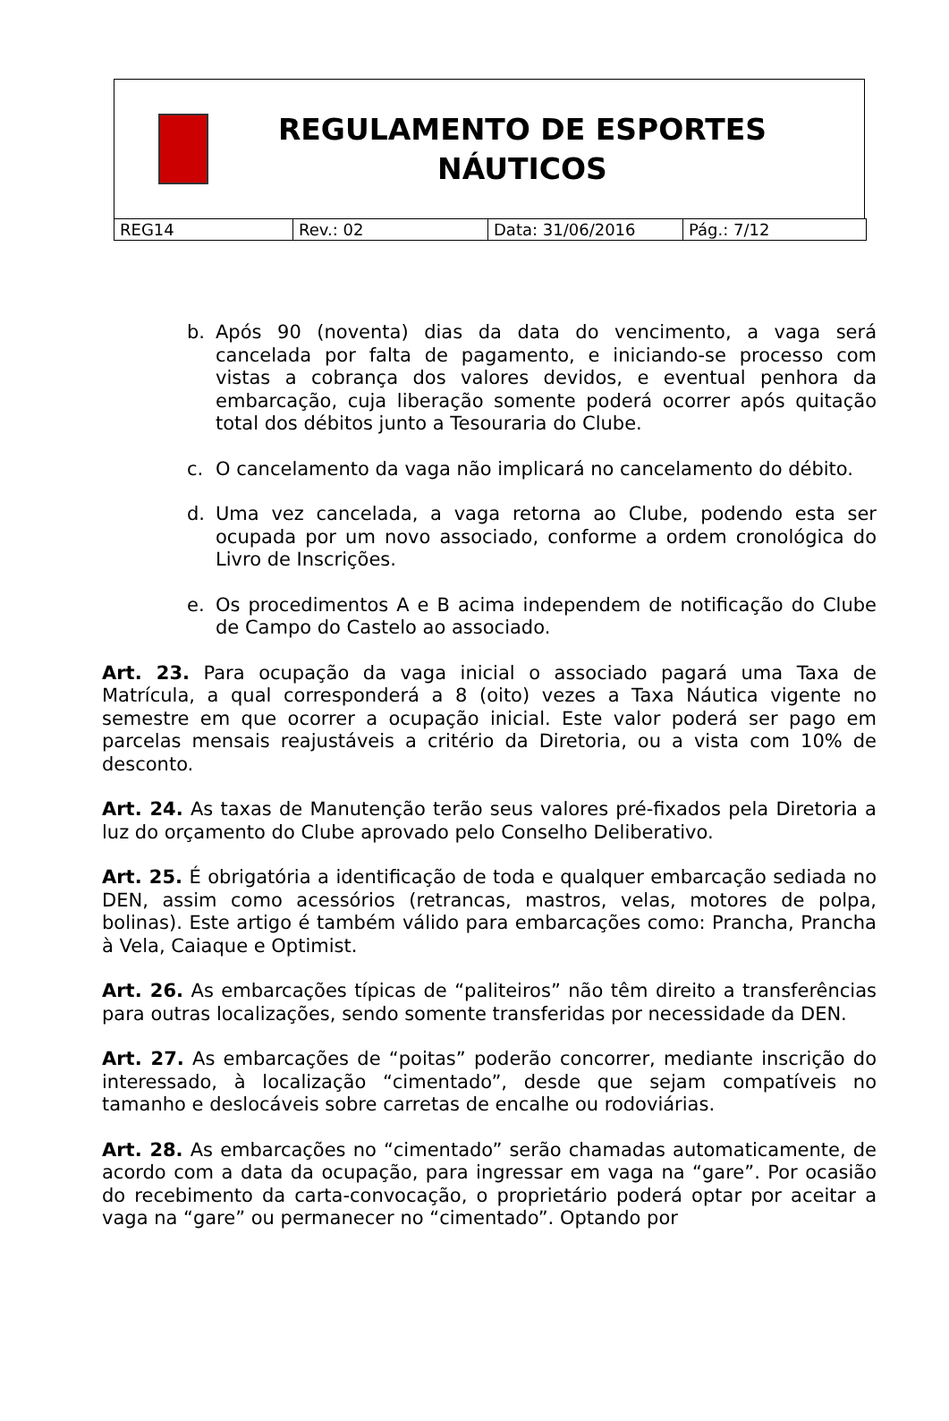REGULAMENTO DE ESPORTES
NÁUTICOS
| REG14 | Rev.: 02 | Data: 31/06/2016 | Pág.: 7/12 |
b. Após 90 (noventa) dias da data do vencimento, a vaga será cancelada por falta de pagamento, e iniciando-se processo com vistas a cobrança dos valores devidos, e eventual penhora da embarcação, cuja liberação somente poderá ocorrer após quitação total dos débitos junto a Tesouraria do Clube.
c. O cancelamento da vaga não implicará no cancelamento do débito.
d. Uma vez cancelada, a vaga retorna ao Clube, podendo esta ser ocupada por um novo associado, conforme a ordem cronológica do Livro de Inscrições.
e. Os procedimentos A e B acima independem de notificação do Clube de Campo do Castelo ao associado.
Art. 23. Para ocupação da vaga inicial o associado pagará uma Taxa de Matrícula, a qual corresponderá a 8 (oito) vezes a Taxa Náutica vigente no semestre em que ocorrer a ocupação inicial. Este valor poderá ser pago em parcelas mensais reajustáveis a critério da Diretoria, ou a vista com 10% de desconto.
Art. 24. As taxas de Manutenção terão seus valores pré-fixados pela Diretoria a luz do orçamento do Clube aprovado pelo Conselho Deliberativo.
Art. 25. É obrigatória a identificação de toda e qualquer embarcação sediada no DEN, assim como acessórios (retrancas, mastros, velas, motores de polpa, bolinas). Este artigo é também válido para embarcações como: Prancha, Prancha à Vela, Caiaque e Optimist.
Art. 26. As embarcações típicas de “paliteiros” não têm direito a transferências para outras localizações, sendo somente transferidas por necessidade da DEN.
Art. 27. As embarcações de “poitas” poderão concorrer, mediante inscrição do interessado, à localização “cimentado”, desde que sejam compatíveis no tamanho e deslocáveis sobre carretas de encalhe ou rodoviárias.
Art. 28. As embarcações no “cimentado” serão chamadas automaticamente, de acordo com a data da ocupação, para ingressar em vaga na “gare”. Por ocasião do recebimento da carta-convocação, o proprietário poderá optar por aceitar a vaga na “gare” ou permanecer no “cimentado”. Optando por